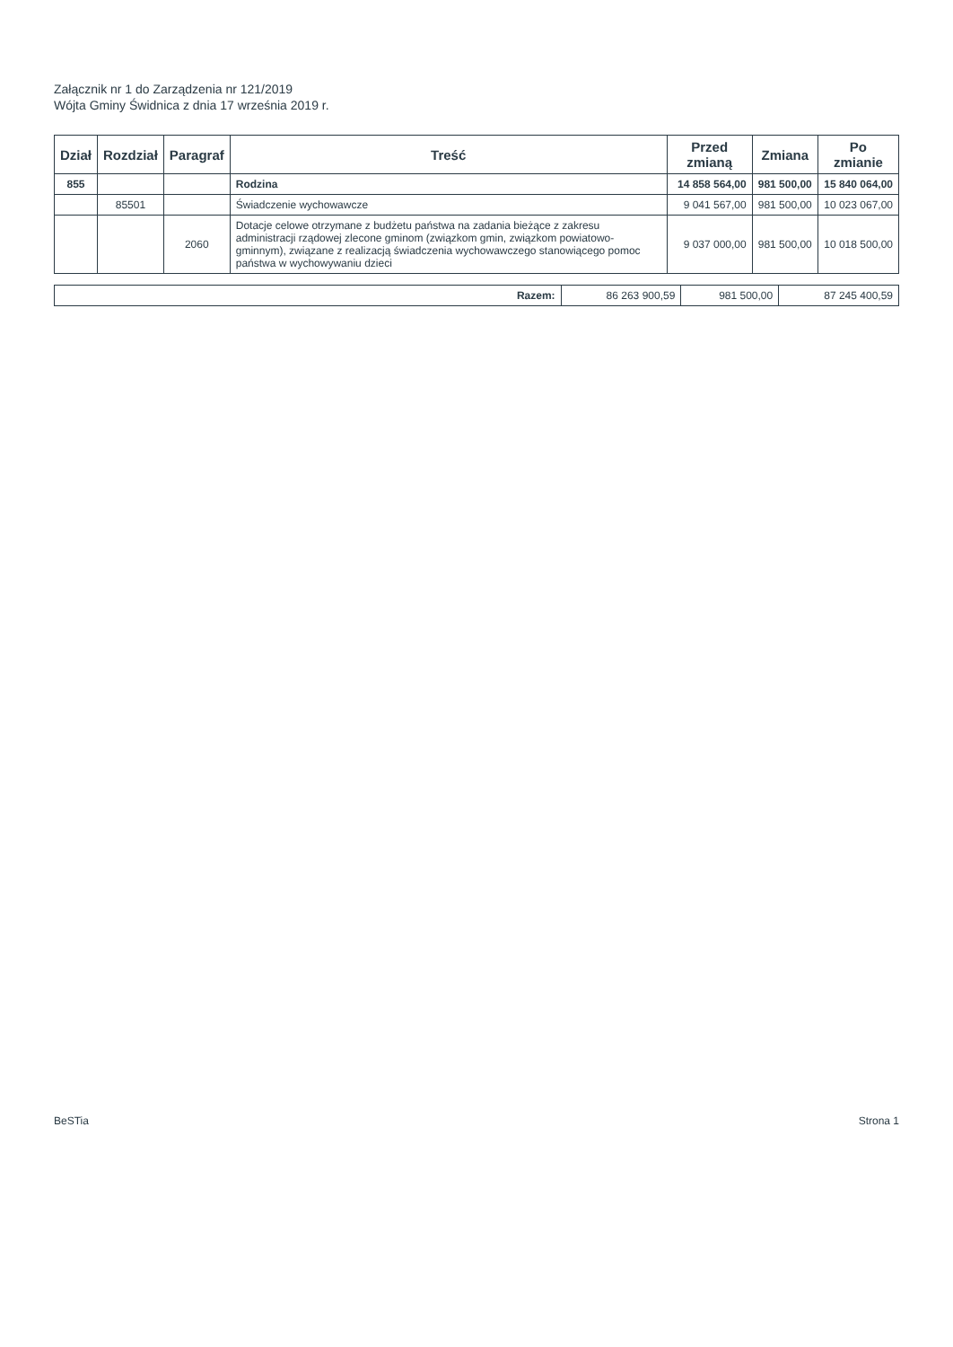Załącznik nr 1 do Zarządzenia nr 121/2019
Wójta Gminy Świdnica z dnia 17 września 2019 r.
| Dział | Rozdział | Paragraf | Treść | Przed zmianą | Zmiana | Po zmianie |
| --- | --- | --- | --- | --- | --- | --- |
| 855 | | | Rodzina | 14 858 564,00 | 981 500,00 | 15 840 064,00 |
| | 85501 | | Świadczenie wychowawcze | 9 041 567,00 | 981 500,00 | 10 023 067,00 |
| | | 2060 | Dotacje celowe otrzymane z budżetu państwa na zadania bieżące z zakresu administracji rządowej zlecone gminom (związkom gmin, związkom powiatowo-gminnym), związane z realizacją świadczenia wychowawczego stanowiącego pomoc państwa w wychowywaniu dzieci | 9 037 000,00 | 981 500,00 | 10 018 500,00 |
| Razem: | 86 263 900,59 | 981 500,00 | 87 245 400,59 |
BeSTia Strona 1